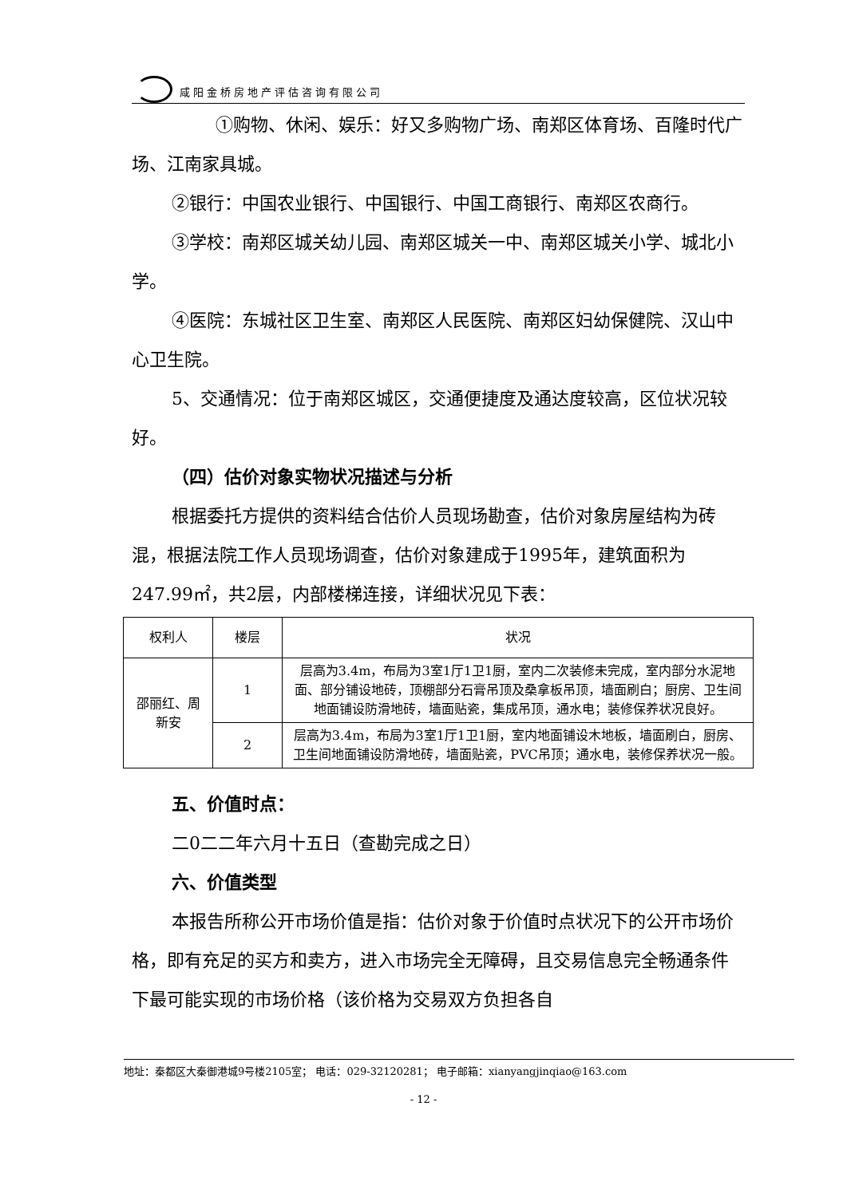咸阳金桥房地产评估咨询有限公司
①购物、休闲、娱乐：好又多购物广场、南郑区体育场、百隆时代广场、江南家具城。
②银行：中国农业银行、中国银行、中国工商银行、南郑区农商行。
③学校：南郑区城关幼儿园、南郑区城关一中、南郑区城关小学、城北小学。
④医院：东城社区卫生室、南郑区人民医院、南郑区妇幼保健院、汉山中心卫生院。
5、交通情况：位于南郑区城区，交通便捷度及通达度较高，区位状况较好。
（四）估价对象实物状况描述与分析
根据委托方提供的资料结合估价人员现场勘查，估价对象房屋结构为砖混，根据法院工作人员现场调查，估价对象建成于1995年，建筑面积为247.99㎡，共2层，内部楼梯连接，详细状况见下表：
| 权利人 | 楼层 | 状况 |
| --- | --- | --- |
| 邵丽红、周新安 | 1 | 层高为3.4m，布局为3室1厅1卫1厨，室内二次装修未完成，室内部分水泥地面、部分铺设地砖，顶棚部分石膏吊顶及桑拿板吊顶，墙面刷白；厨房、卫生间地面铺设防滑地砖，墙面贴瓷，集成吊顶，通水电；装修保养状况良好。 |
| | 2 | 层高为3.4m，布局为3室1厅1卫1厨，室内地面铺设木地板，墙面刷白，厨房、卫生间地面铺设防滑地砖，墙面贴瓷，PVC吊顶；通水电，装修保养状况一般。 |
五、价值时点：
二0二二年六月十五日（查勘完成之日）
六、价值类型
本报告所称公开市场价值是指：估价对象于价值时点状况下的公开市场价格，即有充足的买方和卖方，进入市场完全无障碍，且交易信息完全畅通条件下最可能实现的市场价格（该价格为交易双方负担各自
地址：秦都区大秦御港城9号楼2105室； 电话：029-32120281； 电子邮箱：xianyangjinqiao@163.com
- 12 -